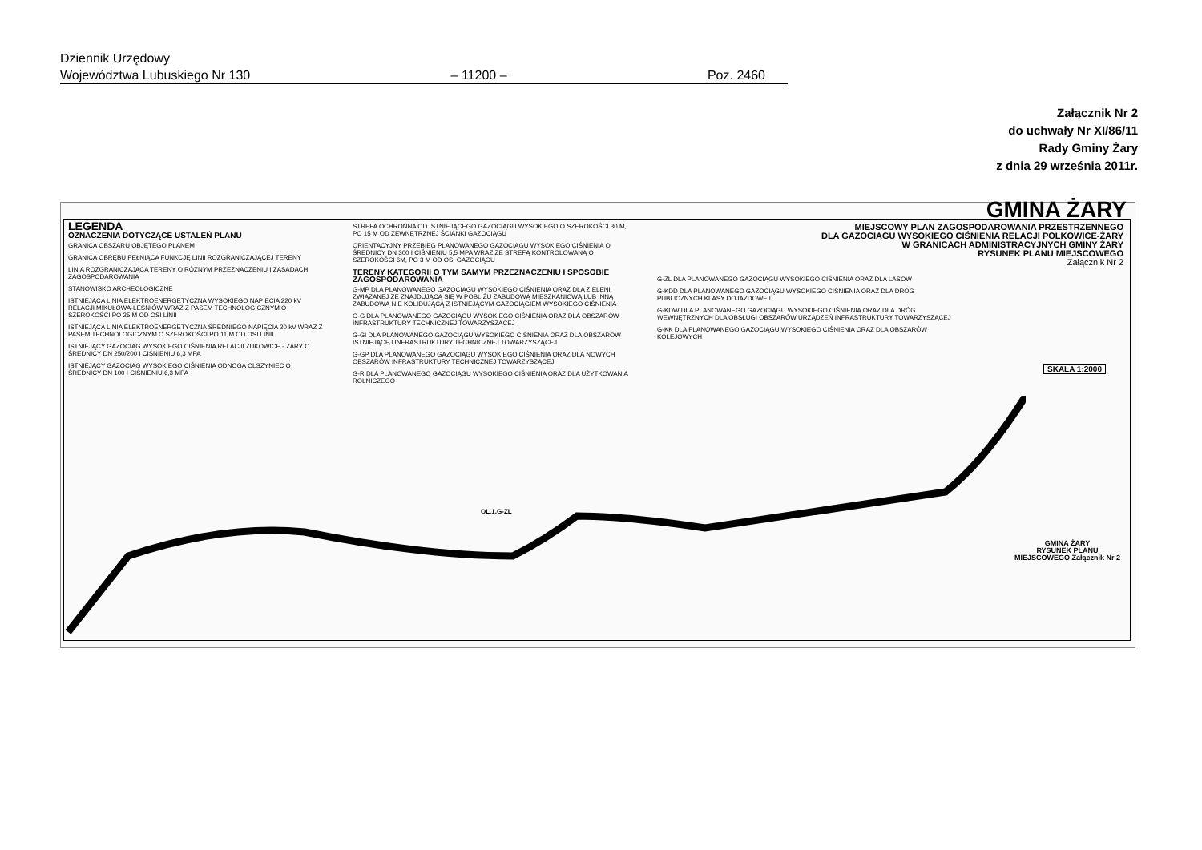Dziennik Urzędowy
Województwa Lubuskiego Nr 130 – 11200 – Poz. 2460
Załącznik Nr 2
do uchwały Nr XI/86/11
Rady Gminy Żary
z dnia 29 września 2011r.
GMINA ŻARY
LEGENDA
OZNACZENIA DOTYCZĄCE USTALEŃ PLANU
GRANICA OBSZARU OBJĘTEGO PLANEM
GRANICA OBRĘBU PEŁNIĄCA FUNKCJĘ LINII ROZGRANICZAJĄCEJ TERENY
LINIA ROZGRANICZAJĄCA TERENY O RÓŻNYM PRZEZNACZENIU I ZASADACH ZAGOSPODAROWANIA
STANOWISKO ARCHEOLOGICZNE
ISTNIEJĄCA LINIA ELEKTROENERGETYCZNA WYSOKIEGO NAPIĘCIA 220 kV RELACJI MIKUŁOWA-LEŚNIÓW WRAZ Z PASEM TECHNOLOGICZNYM O SZEROKOŚCI PO 25 M OD OSI LINII
ISTNIEJĄCA LINIA ELEKTROENERGETYCZNA ŚREDNIEGO NAPIĘCIA 20 kV WRAZ Z PASEM TECHNOLOGICZNYM O SZEROKOŚCI PO 11 M OD OSI LINII
ISTNIEJĄCY GAZOCIĄG WYSOKIEGO CIŚNIENIA RELACJI ŻUKOWICE - ŻARY O ŚREDNICY DN 250/200 I CIŚNIENIU 6,3 MPA
ISTNIEJĄCY GAZOCIĄG WYSOKIEGO CIŚNIENIA ODNOGA OLSZYNIEC O ŚREDNICY DN 100 I CIŚNIENIU 6,3 MPA
STREFA OCHRONNA OD ISTNIEJĄCEGO GAZOCIĄGU WYSOKIEGO O SZEROKOŚCI 30 M, PO 15 M OD ZEWNĘTRZNEJ ŚCIANKI GAZOCIĄGU
ORIENTACYJNY PRZEBIEG PLANOWANEGO GAZOCIĄGU WYSOKIEGO CIŚNIENIA O ŚREDNICY DN 300 I CIŚNIENIU 5,5 MPA WRAZ ZE STREFĄ KONTROLOWANĄ O SZEROKOŚCI 6M, PO 3 M OD OSI GAZOCIĄGU
TERENY KATEGORII O TYM SAMYM PRZEZNACZENIU I SPOSOBIE ZAGOSPODAROWANIA
G-MP DLA PLANOWANEGO GAZOCIĄGU WYSOKIEGO CIŚNIENIA ORAZ DLA ZIELENI ZWIĄZANEJ ZE ZNAJDUJĄCĄ SIĘ W POBLIŻU ZABUDOWĄ MIESZKANIOWĄ LUB INNĄ ZABUDOWĄ NIE KOLIDUJĄCĄ Z ISTNIEJĄCYM GAZOCIĄGIEM WYSOKIEGO CIŚNIENIA
G-G DLA PLANOWANEGO GAZOCIĄGU WYSOKIEGO CIŚNIENIA ORAZ DLA OBSZARÓW INFRASTRUKTURY TECHNICZNEJ TOWARZYSZĄCEJ
G-GI DLA PLANOWANEGO GAZOCIĄGU WYSOKIEGO CIŚNIENIA ORAZ DLA OBSZARÓW ISTNIEJĄCEJ INFRASTRUKTURY TECHNICZNEJ TOWARZYSZĄCEJ
G-GP DLA PLANOWANEGO GAZOCIĄGU WYSOKIEGO CIŚNIENIA ORAZ DLA NOWYCH OBSZARÓW INFRASTRUKTURY TECHNICZNEJ TOWARZYSZĄCEJ
G-R DLA PLANOWANEGO GAZOCIĄGU WYSOKIEGO CIŚNIENIA ORAZ DLA UŻYTKOWANIA ROLNICZEGO
G-ZL DLA PLANOWANEGO GAZOCIĄGU WYSOKIEGO CIŚNIENIA ORAZ DLA LASÓW
G-KDD DLA PLANOWANEGO GAZOCIĄGU WYSOKIEGO CIŚNIENIA ORAZ DLA DRÓG PUBLICZNYCH KLASY DOJAZDOWEJ
G-KDW DLA PLANOWANEGO GAZOCIĄGU WYSOKIEGO CIŚNIENIA ORAZ DLA DRÓG WEWNĘTRZNYCH DLA OBSŁUGI OBSZARÓW URZĄDZEŃ INFRASTRUKTURY TOWARZYSZĄCEJ
G-KK DLA PLANOWANEGO GAZOCIĄGU WYSOKIEGO CIŚNIENIA ORAZ DLA OBSZARÓW KOLEJOWYCH
MIEJSCOWY PLAN ZAGOSPODAROWANIA PRZESTRZENNEGO
DLA GAZOCIĄGU WYSOKIEGO CIŚNIENIA RELACJI POLKOWICE-ŻARY
W GRANICACH ADMINISTRACYJNYCH GMINY ŻARY
RYSUNEK PLANU MIEJSCOWEGO
Załącznik Nr 2
SKALA 1:2000
OL.1.G-ZL
GMINA ŻARY
RYSUNEK PLANU MIEJSCOWEGO Załącznik Nr 2